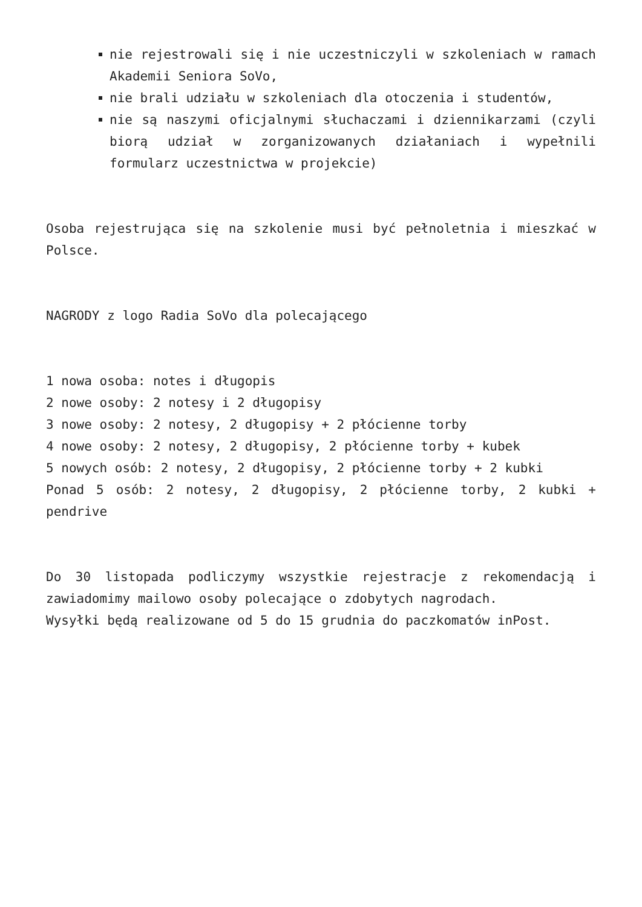nie rejestrowali się i nie uczestniczyli w szkoleniach w ramach Akademii Seniora SoVo,
nie brali udziału w szkoleniach dla otoczenia i studentów,
nie są naszymi oficjalnymi słuchaczami i dziennikarzami (czyli biorą udział w zorganizowanych działaniach i wypełnili formularz uczestnictwa w projekcie)
Osoba rejestrująca się na szkolenie musi być pełnoletnia i mieszkać w Polsce.
NAGRODY z logo Radia SoVo dla polecającego
1 nowa osoba: notes i długopis
2 nowe osoby: 2 notesy i 2 długopisy
3 nowe osoby: 2 notesy, 2 długopisy + 2 płócienne torby
4 nowe osoby: 2 notesy, 2 długopisy, 2 płócienne torby + kubek
5 nowych osób: 2 notesy, 2 długopisy, 2 płócienne torby + 2 kubki
Ponad 5 osób: 2 notesy, 2 długopisy, 2 płócienne torby, 2 kubki + pendrive
Do 30 listopada podliczymy wszystkie rejestracje z rekomendacją i zawiadomimy mailowo osoby polecające o zdobytych nagrodach.
Wysyłki będą realizowane od 5 do 15 grudnia do paczkomatów inPost.